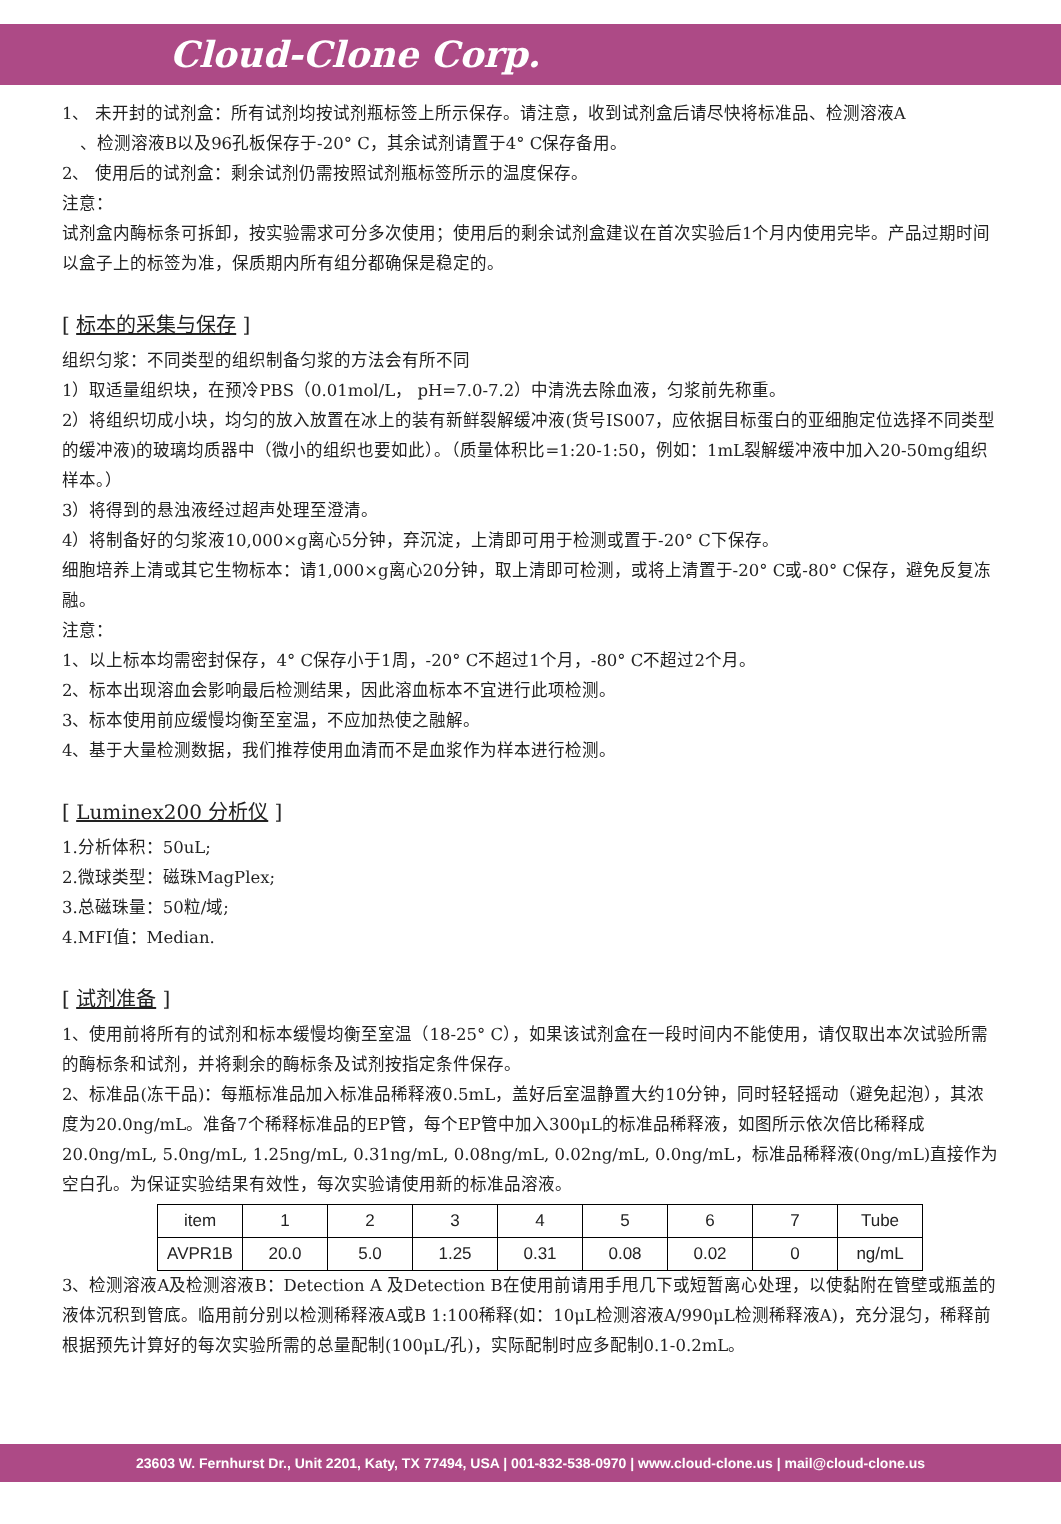Cloud-Clone Corp.
1、 未开封的试剂盒：所有试剂均按试剂瓶标签上所示保存。请注意，收到试剂盒后请尽快将标准品、检测溶液A
、检测溶液B以及96孔板保存于-20° C，其余试剂请置于4° C保存备用。
2、 使用后的试剂盒：剩余试剂仍需按照试剂瓶标签所示的温度保存。
注意：
试剂盒内酶标条可拆卸，按实验需求可分多次使用；使用后的剩余试剂盒建议在首次实验后1个月内使用完毕。产品过期时间以盒子上的标签为准，保质期内所有组分都确保是稳定的。
[ 标本的采集与保存 ]
组织匀浆：不同类型的组织制备匀浆的方法会有所不同
1）取适量组织块，在预冷PBS（0.01mol/L， pH=7.0-7.2）中清洗去除血液，匀浆前先称重。
2）将组织切成小块，均匀的放入放置在冰上的装有新鲜裂解缓冲液(货号IS007，应依据目标蛋白的亚细胞定位选择不同类型的缓冲液)的玻璃均质器中（微小的组织也要如此）。（质量体积比=1:20-1:50，例如：1mL裂解缓冲液中加入20-50mg组织样本。）
3）将得到的悬浊液经过超声处理至澄清。
4）将制备好的匀浆液10,000×g离心5分钟，弃沉淀，上清即可用于检测或置于-20° C下保存。
细胞培养上清或其它生物标本：请1,000×g离心20分钟，取上清即可检测，或将上清置于-20° C或-80° C保存，避免反复冻融。
注意：
1、以上标本均需密封保存，4° C保存小于1周，-20° C不超过1个月，-80° C不超过2个月。
2、标本出现溶血会影响最后检测结果，因此溶血标本不宜进行此项检测。
3、标本使用前应缓慢均衡至室温，不应加热使之融解。
4、基于大量检测数据，我们推荐使用血清而不是血浆作为样本进行检测。
[ Luminex200 分析仪 ]
1.分析体积：50uL;
2.微球类型：磁珠MagPlex;
3.总磁珠量：50粒/域;
4.MFI值：Median.
[ 试剂准备 ]
1、使用前将所有的试剂和标本缓慢均衡至室温（18-25° C），如果该试剂盒在一段时间内不能使用，请仅取出本次试验所需的酶标条和试剂，并将剩余的酶标条及试剂按指定条件保存。
2、标准品(冻干品)：每瓶标准品加入标准品稀释液0.5mL，盖好后室温静置大约10分钟，同时轻轻摇动（避免起泡），其浓度为20.0ng/mL。准备7个稀释标准品的EP管，每个EP管中加入300μL的标准品稀释液，如图所示依次倍比稀释成20.0ng/mL, 5.0ng/mL, 1.25ng/mL, 0.31ng/mL, 0.08ng/mL, 0.02ng/mL, 0.0ng/mL，标准品稀释液(0ng/mL)直接作为空白孔。为保证实验结果有效性，每次实验请使用新的标准品溶液。
| item | 1 | 2 | 3 | 4 | 5 | 6 | 7 | Tube |
| AVPR1B | 20.0 | 5.0 | 1.25 | 0.31 | 0.08 | 0.02 | 0 | ng/mL |
3、检测溶液A及检测溶液B：Detection A 及Detection B在使用前请用手甩几下或短暂离心处理，以使黏附在管壁或瓶盖的液体沉积到管底。临用前分别以检测稀释液A或B 1:100稀释(如：10μL检测溶液A/990μL检测稀释液A)，充分混匀，稀释前根据预先计算好的每次实验所需的总量配制(100μL/孔)，实际配制时应多配制0.1-0.2mL。
23603 W. Fernhurst Dr., Unit 2201, Katy, TX 77494, USA | 001-832-538-0970 | www.cloud-clone.us | mail@cloud-clone.us